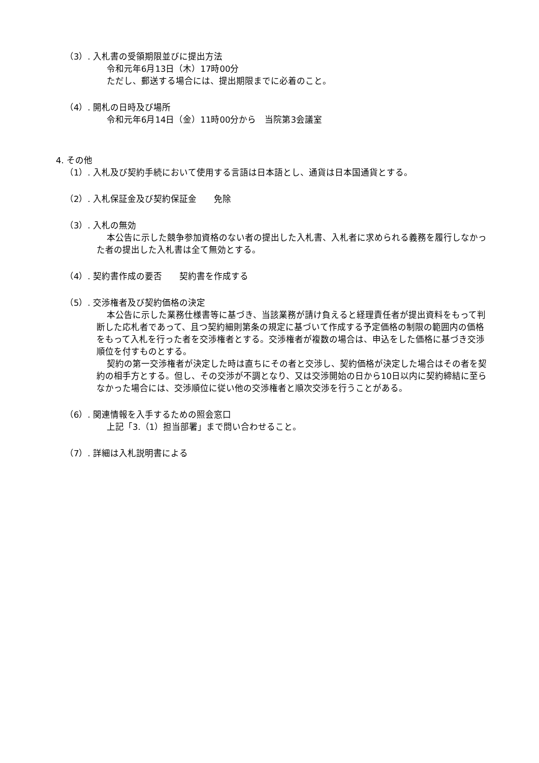（3）. 入札書の受領期限並びに提出方法
令和元年6月13日（木）17時00分
ただし、郵送する場合には、提出期限までに必着のこと。
（4）. 開札の日時及び場所
令和元年6月14日（金）11時00分から　当院第3会議室
4. その他
（1）. 入札及び契約手続において使用する言語は日本語とし、通貨は日本国通貨とする。
（2）. 入札保証金及び契約保証金　　免除
（3）. 入札の無効
本公告に示した競争参加資格のない者の提出した入札書、入札者に求められる義務を履行しなかった者の提出した入札書は全て無効とする。
（4）. 契約書作成の要否　　契約書を作成する
（5）. 交渉権者及び契約価格の決定
本公告に示した業務仕様書等に基づき、当該業務が請け負えると経理責任者が提出資料をもって判断した応札者であって、且つ契約細則第条の規定に基づいて作成する予定価格の制限の範囲内の価格をもって入札を行った者を交渉権者とする。交渉権者が複数の場合は、申込をした価格に基づき交渉順位を付すものとする。
契約の第一交渉権者が決定した時は直ちにその者と交渉し、契約価格が決定した場合はその者を契約の相手方とする。但し、その交渉が不調となり、又は交渉開始の日から10日以内に契約締結に至らなかった場合には、交渉順位に従い他の交渉権者と順次交渉を行うことがある。
（6）. 関連情報を入手するための照会窓口
上記「3.（1）担当部署」まで問い合わせること。
（7）. 詳細は入札説明書による